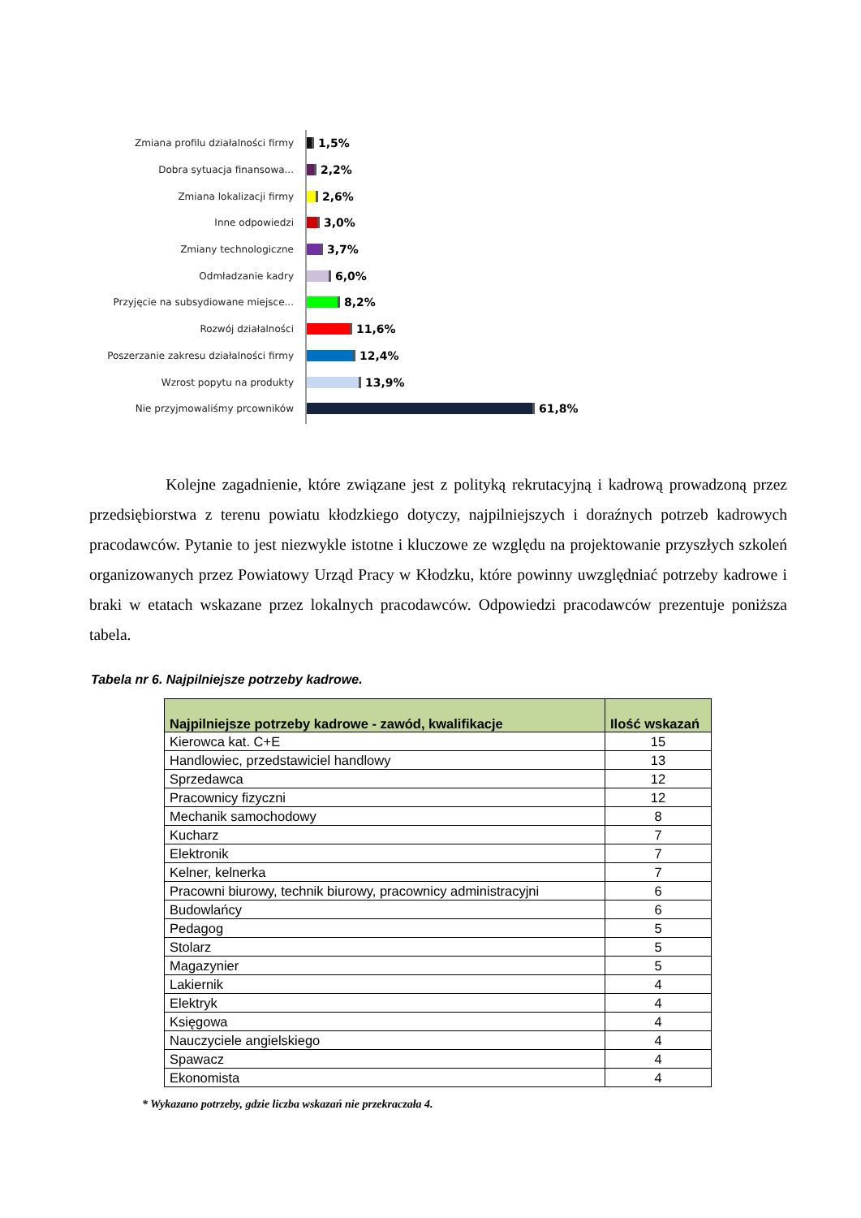Zmiana profilu działalności firmy 1,5%
Dobra sytuacja finansowa... 2,2%
Zmiana lokalizacji firmy 2,6%
Inne odpowiedzi 3,0%
Zmiany technologiczne 3,7%
Odmładzanie kadry 6,0%
Przyjęcie na subsydiowane miejsce... 8,2%
Rozwój działalności 11,6%
Poszerzanie zakresu działalności firmy 12,4%
Wzrost popytu na produkty 13,9%
Nie przyjmowaliśmy prcowników 61,8%
Kolejne zagadnienie, które związane jest z polityką rekrutacyjną i kadrową prowadzoną przez przedsiębiorstwa z terenu powiatu kłodzkiego dotyczy, najpilniejszych i doraźnych potrzeb kadrowych pracodawców. Pytanie to jest niezwykle istotne i kluczowe ze względu na projektowanie przyszłych szkoleń organizowanych przez Powiatowy Urząd Pracy w Kłodzku, które powinny uwzględniać potrzeby kadrowe i braki w etatach wskazane przez lokalnych pracodawców. Odpowiedzi pracodawców prezentuje poniższa tabela.
Tabela nr 6. Najpilniejsze potrzeby kadrowe.
| Najpilniejsze potrzeby kadrowe - zawód, kwalifikacje | Ilość wskazań |
| --- | --- |
| Kierowca kat. C+E | 15 |
| Handlowiec, przedstawiciel handlowy | 13 |
| Sprzedawca | 12 |
| Pracownicy fizyczni | 12 |
| Mechanik samochodowy | 8 |
| Kucharz | 7 |
| Elektronik | 7 |
| Kelner, kelnerka | 7 |
| Pracowni biurowy, technik biurowy, pracownicy administracyjni | 6 |
| Budowlańcy | 6 |
| Pedagog | 5 |
| Stolarz | 5 |
| Magazynier | 5 |
| Lakiernik | 4 |
| Elektryk | 4 |
| Księgowa | 4 |
| Nauczyciele angielskiego | 4 |
| Spawacz | 4 |
| Ekonomista | 4 |
* Wykazano potrzeby, gdzie liczba wskazań nie przekraczała 4.